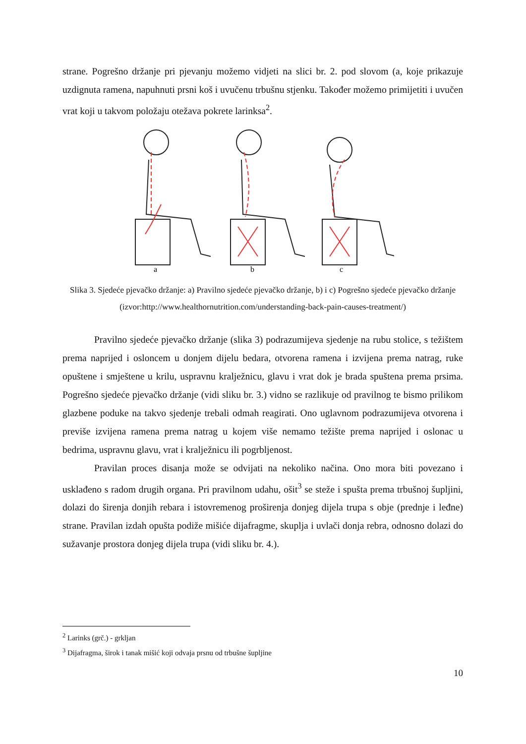strane. Pogrešno držanje pri pjevanju možemo vidjeti na slici br. 2. pod slovom (a, koje prikazuje uzdignuta ramena, napuhnuti prsni koš i uvučenu trbušnu stjenku. Također možemo primijetiti i uvučen vrat koji u takvom položaju otežava pokrete larinksa<sup>2</sup>.
a
b
c
Slika 3. Sjedeće pjevačko držanje: a) Pravilno sjedeće pjevačko držanje, b) i c) Pogrešno sjedeće pjevačko držanje (izvor:http://www.healthornutrition.com/understanding-back-pain-causes-treatment/)
Pravilno sjedeće pjevačko držanje (slika 3) podrazumijeva sjedenje na rubu stolice, s težištem prema naprijed i osloncem u donjem dijelu bedara, otvorena ramena i izvijena prema natrag, ruke opuštene i smještene u krilu, uspravnu kralježnicu, glavu i vrat dok je brada spuštena prema prsima. Pogrešno sjedeće pjevačko držanje (vidi sliku br. 3.) vidno se razlikuje od pravilnog te bismo prilikom glazbene poduke na takvo sjedenje trebali odmah reagirati. Ono uglavnom podrazumijeva otvorena i previše izvijena ramena prema natrag u kojem više nemamo težište prema naprijed i oslonac u bedrima, uspravnu glavu, vrat i kralježnicu ili pogrbljenost.
Pravilan proces disanja može se odvijati na nekoliko načina. Ono mora biti povezano i usklađeno s radom drugih organa. Pri pravilnom udahu, ošit<sup>3</sup> se steže i spušta prema trbušnoj šupljini, dolazi do širenja donjih rebara i istovremenog proširenja donjeg dijela trupa s obje (prednje i leđne) strane. Pravilan izdah opušta podiže mišiće dijafragme, skuplja i uvlači donja rebra, odnosno dolazi do sužavanje prostora donjeg dijela trupa (vidi sliku br. 4.).
<sup>2</sup> Larinks (grč.) - grkljan
<sup>3</sup> Dijafragma, širok i tanak mišić koji odvaja prsnu od trbušne šupljine
10